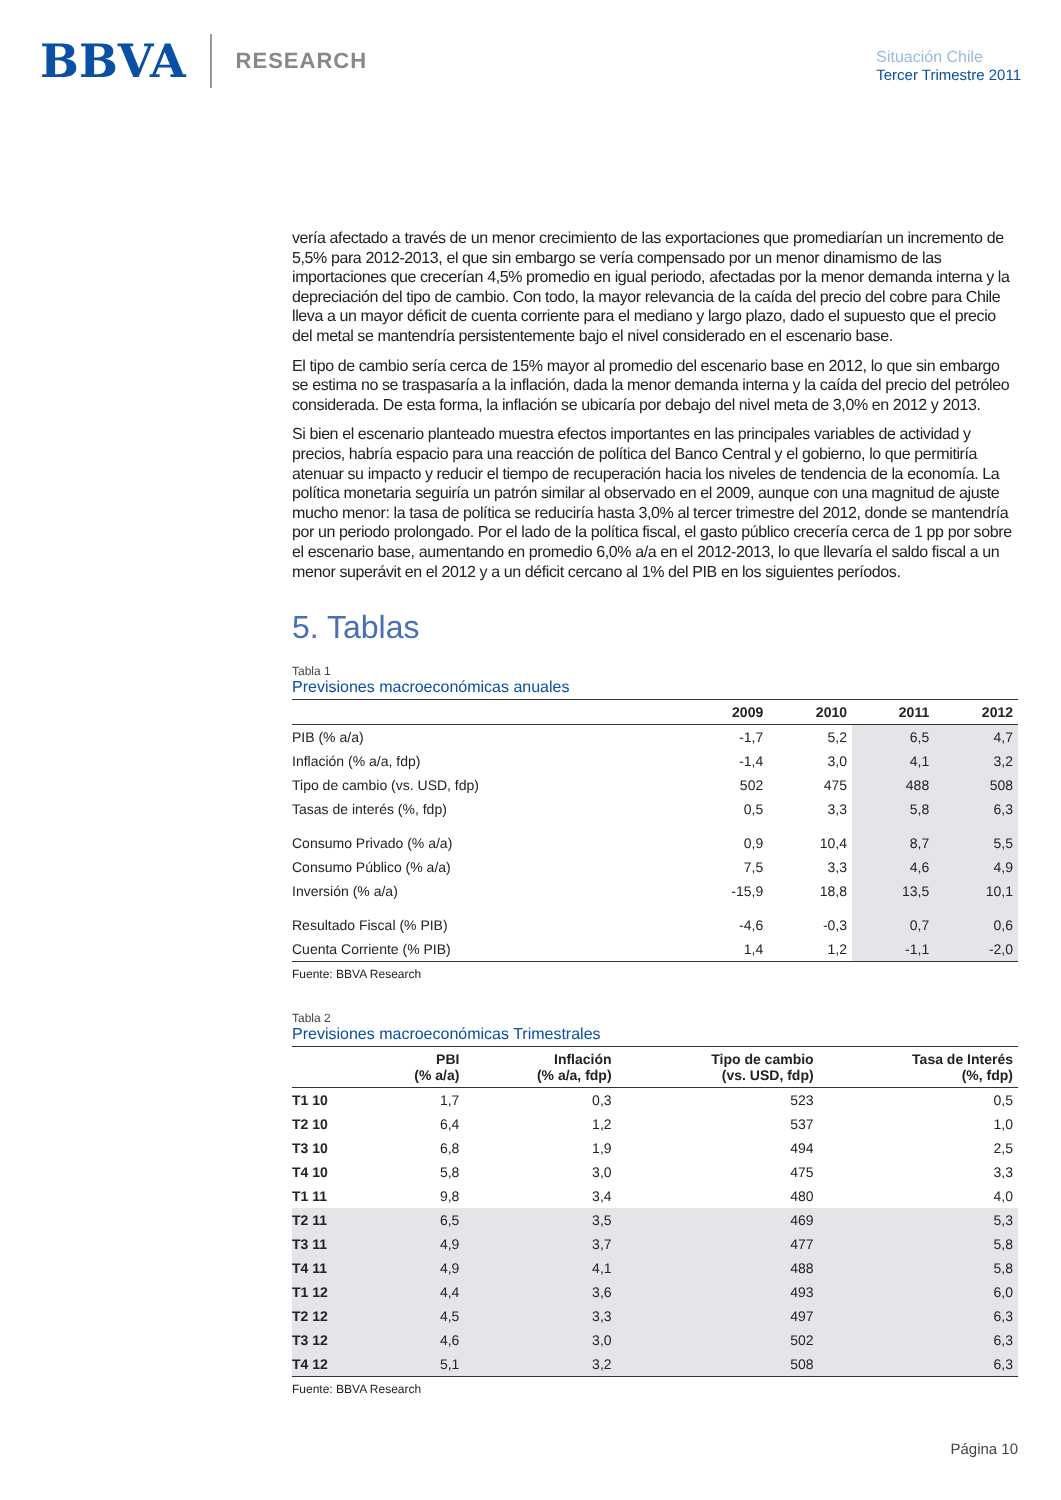BBVA RESEARCH
Situación Chile
Tercer Trimestre 2011
vería afectado a través de un menor crecimiento de las exportaciones que promediarían un incremento de 5,5% para 2012-2013, el que sin embargo se vería compensado por un menor dinamismo de las importaciones que crecerían 4,5% promedio en igual periodo, afectadas por la menor demanda interna y la depreciación del tipo de cambio. Con todo, la mayor relevancia de la caída del precio del cobre para Chile lleva a un mayor déficit de cuenta corriente para el mediano y largo plazo, dado el supuesto que el precio del metal se mantendría persistentemente bajo el nivel considerado en el escenario base.
El tipo de cambio sería cerca de 15% mayor al promedio del escenario base en 2012, lo que sin embargo se estima no se traspasaría a la inflación, dada la menor demanda interna y la caída del precio del petróleo considerada. De esta forma, la inflación se ubicaría por debajo del nivel meta de 3,0% en 2012 y 2013.
Si bien el escenario planteado muestra efectos importantes en las principales variables de actividad y precios, habría espacio para una reacción de política del Banco Central y el gobierno, lo que permitiría atenuar su impacto y reducir el tiempo de recuperación hacia los niveles de tendencia de la economía. La política monetaria seguiría un patrón similar al observado en el 2009, aunque con una magnitud de ajuste mucho menor: la tasa de política se reduciría hasta 3,0% al tercer trimestre del 2012, donde se mantendría por un periodo prolongado. Por el lado de la política fiscal, el gasto público crecería cerca de 1 pp por sobre el escenario base, aumentando en promedio 6,0% a/a en el 2012-2013, lo que llevaría el saldo fiscal a un menor superávit en el 2012 y a un déficit cercano al 1% del PIB en los siguientes períodos.
5. Tablas
Tabla 1
Previsiones macroeconómicas anuales
| | 2009 | 2010 | 2011 | 2012 |
| --- | --- | --- | --- | --- |
| PIB (% a/a) | -1,7 | 5,2 | 6,5 | 4,7 |
| Inflación (% a/a, fdp) | -1,4 | 3,0 | 4,1 | 3,2 |
| Tipo de cambio (vs. USD, fdp) | 502 | 475 | 488 | 508 |
| Tasas de interés (%, fdp) | 0,5 | 3,3 | 5,8 | 6,3 |
| Consumo Privado (% a/a) | 0,9 | 10,4 | 8,7 | 5,5 |
| Consumo Público (% a/a) | 7,5 | 3,3 | 4,6 | 4,9 |
| Inversión (% a/a) | -15,9 | 18,8 | 13,5 | 10,1 |
| Resultado Fiscal (% PIB) | -4,6 | -0,3 | 0,7 | 0,6 |
| Cuenta Corriente (% PIB) | 1,4 | 1,2 | -1,1 | -2,0 |
Fuente: BBVA Research
Tabla 2
Previsiones macroeconómicas Trimestrales
| | PBI (% a/a) | Inflación (% a/a, fdp) | Tipo de cambio (vs. USD, fdp) | Tasa de Interés (%, fdp) |
| --- | --- | --- | --- | --- |
| T1 10 | 1,7 | 0,3 | 523 | 0,5 |
| T2 10 | 6,4 | 1,2 | 537 | 1,0 |
| T3 10 | 6,8 | 1,9 | 494 | 2,5 |
| T4 10 | 5,8 | 3,0 | 475 | 3,3 |
| T1 11 | 9,8 | 3,4 | 480 | 4,0 |
| T2 11 | 6,5 | 3,5 | 469 | 5,3 |
| T3 11 | 4,9 | 3,7 | 477 | 5,8 |
| T4 11 | 4,9 | 4,1 | 488 | 5,8 |
| T1 12 | 4,4 | 3,6 | 493 | 6,0 |
| T2 12 | 4,5 | 3,3 | 497 | 6,3 |
| T3 12 | 4,6 | 3,0 | 502 | 6,3 |
| T4 12 | 5,1 | 3,2 | 508 | 6,3 |
Fuente: BBVA Research
Página 10